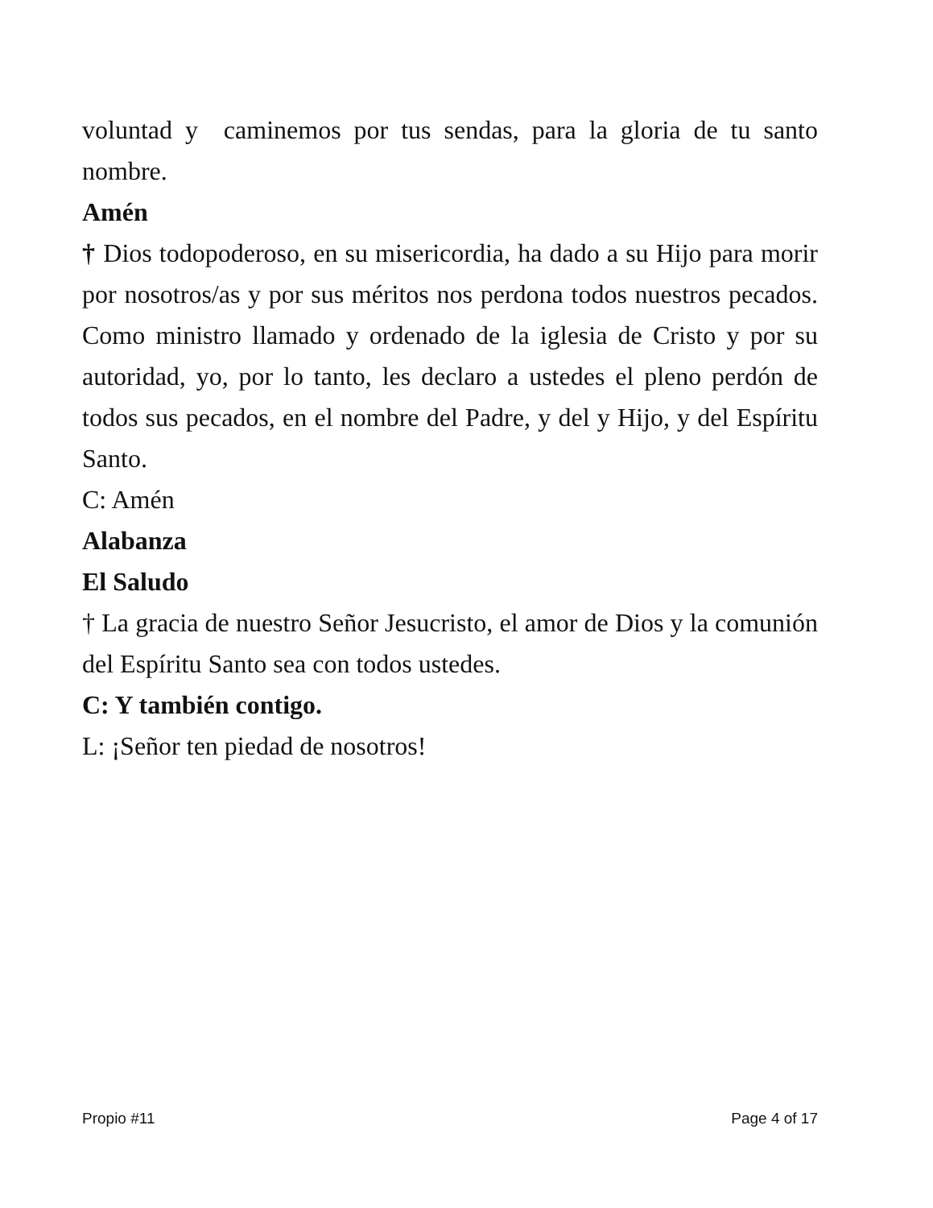voluntad y caminemos por tus sendas, para la gloria de tu santo nombre.
Amén
† Dios todopoderoso, en su misericordia, ha dado a su Hijo para morir por nosotros/as y por sus méritos nos perdona todos nuestros pecados. Como ministro llamado y ordenado de la iglesia de Cristo y por su autoridad, yo, por lo tanto, les declaro a ustedes el pleno perdón de todos sus pecados, en el nombre del Padre, y del y Hijo, y del Espíritu Santo.
C: Amén
Alabanza
El Saludo
† La gracia de nuestro Señor Jesucristo, el amor de Dios y la comunión del Espíritu Santo sea con todos ustedes.
C: Y también contigo.
L: ¡Señor ten piedad de nosotros!
Propio #11 Page 4 of 17